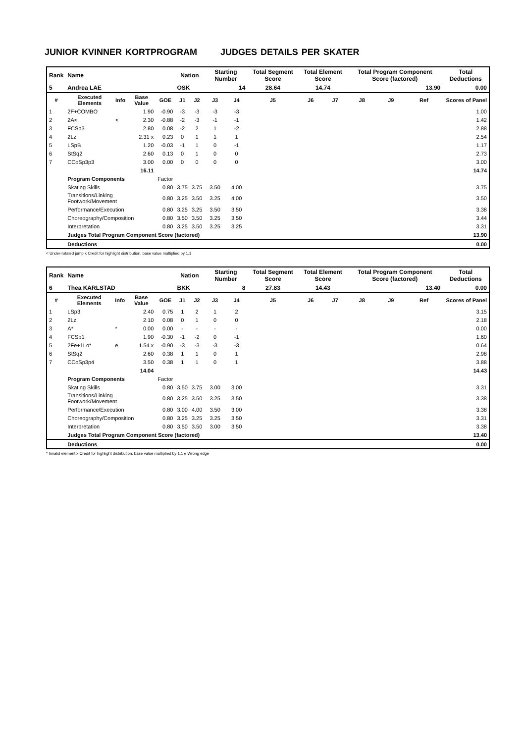JUNIOR KVINNER KORTPROGRAM JUDGES DETAILS PER SKATER
| Rank | Name | | | | Nation | | Starting Number | | Total Segment Score | Total Element Score | | Total Program Component Score (factored) | | | Total Deductions |
| 5 | Andrea LAE | | | | OSK | | 14 | | 28.64 | 14.74 | | 13.90 | | | 0.00 |
| # | Executed Elements | Info | Base Value | GOE | J1 | J2 | J3 | J4 | J5 | J6 | J7 | J8 | J9 | Ref | Scores of Panel |
| 1 | 2F+COMBO | | 1.90 | -0.90 | -3 | -3 | -3 | -3 | | | | | | | 1.00 |
| 2 | 2A< | < | 2.30 | -0.88 | -2 | -3 | -1 | -1 | | | | | | | 1.42 |
| 3 | FCSp3 | | 2.80 | 0.08 | -2 | 2 | 1 | -2 | | | | | | | 2.88 |
| 4 | 2Lz | | 2.31 x | 0.23 | 0 | 1 | 1 | 1 | | | | | | | 2.54 |
| 5 | LSpB | | 1.20 | -0.03 | -1 | 1 | 0 | -1 | | | | | | | 1.17 |
| 6 | StSq2 | | 2.60 | 0.13 | 0 | 1 | 0 | 0 | | | | | | | 2.73 |
| 7 | CCoSp3p3 | | 3.00 | 0.00 | 0 | 0 | 0 | 0 | | | | | | | 3.00 |
| | | | 16.11 | | | | | | | | | | | | 14.74 |
| | Program Components | | | Factor | | | | | | | | | | | |
| | Skating Skills | | | 0.80 | 3.75 | 3.75 | 3.50 | 4.00 | | | | | | | 3.75 |
| | Transitions/Linking Footwork/Movement | | | 0.80 | 3.25 | 3.50 | 3.25 | 4.00 | | | | | | | 3.50 |
| | Performance/Execution | | | 0.80 | 3.25 | 3.25 | 3.50 | 3.50 | | | | | | | 3.38 |
| | Choreography/Composition | | | 0.80 | 3.50 | 3.50 | 3.25 | 3.50 | | | | | | | 3.44 |
| | Interpretation | | | 0.80 | 3.25 | 3.50 | 3.25 | 3.25 | | | | | | | 3.31 |
| | Judges Total Program Component Score (factored) | | | | | | | | | | | | | | 13.90 |
| | Deductions | | | | | | | | | | | | | | 0.00 |
< Under-rotated jump x Credit for highlight distribution, base value multiplied by 1.1
| Rank | Name | | | | Nation | | Starting Number | | Total Segment Score | Total Element Score | | Total Program Component Score (factored) | | | Total Deductions |
| 6 | Thea KARLSTAD | | | | BKK | | 8 | | 27.83 | 14.43 | | 13.40 | | | 0.00 |
| # | Executed Elements | Info | Base Value | GOE | J1 | J2 | J3 | J4 | J5 | J6 | J7 | J8 | J9 | Ref | Scores of Panel |
| 1 | LSp3 | | 2.40 | 0.75 | 1 | 2 | 1 | 2 | | | | | | | 3.15 |
| 2 | 2Lz | | 2.10 | 0.08 | 0 | 1 | 0 | 0 | | | | | | | 2.18 |
| 3 | A* | * | 0.00 | 0.00 | - | - | - | - | | | | | | | 0.00 |
| 4 | FCSp1 | | 1.90 | -0.30 | -1 | -2 | 0 | -1 | | | | | | | 1.60 |
| 5 | 2Fe+1Lo* | e | 1.54 x | -0.90 | -3 | -3 | -3 | -3 | | | | | | | 0.64 |
| 6 | StSq2 | | 2.60 | 0.38 | 1 | 1 | 0 | 1 | | | | | | | 2.98 |
| 7 | CCoSp3p4 | | 3.50 | 0.38 | 1 | 1 | 0 | 1 | | | | | | | 3.88 |
| | | | 14.04 | | | | | | | | | | | | 14.43 |
| | Program Components | | | Factor | | | | | | | | | | | |
| | Skating Skills | | | 0.80 | 3.50 | 3.75 | 3.00 | 3.00 | | | | | | | 3.31 |
| | Transitions/Linking Footwork/Movement | | | 0.80 | 3.25 | 3.50 | 3.25 | 3.50 | | | | | | | 3.38 |
| | Performance/Execution | | | 0.80 | 3.00 | 4.00 | 3.50 | 3.00 | | | | | | | 3.38 |
| | Choreography/Composition | | | 0.80 | 3.25 | 3.25 | 3.25 | 3.50 | | | | | | | 3.31 |
| | Interpretation | | | 0.80 | 3.50 | 3.50 | 3.00 | 3.50 | | | | | | | 3.38 |
| | Judges Total Program Component Score (factored) | | | | | | | | | | | | | | 13.40 |
| | Deductions | | | | | | | | | | | | | | 0.00 |
* Invalid element x Credit for highlight distribution, base value multiplied by 1.1 e Wrong edge